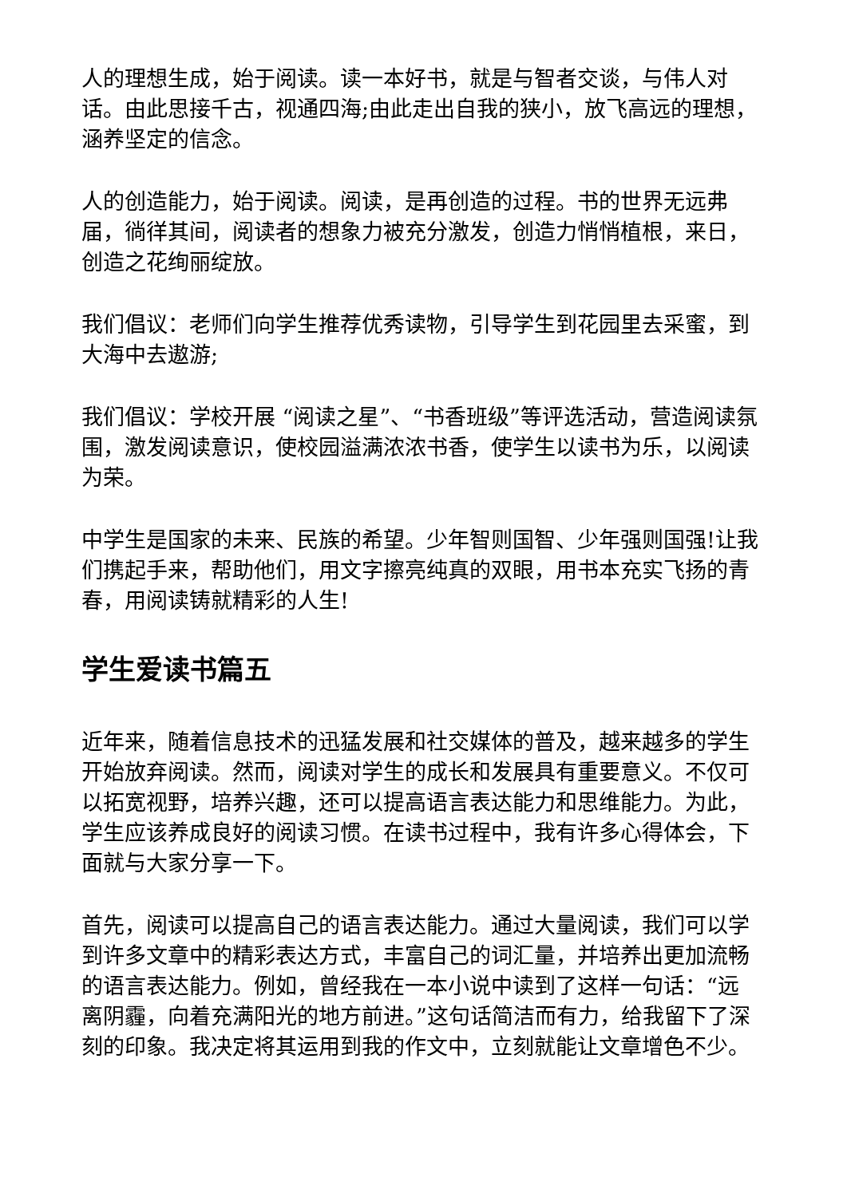人的理想生成，始于阅读。读一本好书，就是与智者交谈，与伟人对话。由此思接千古，视通四海;由此走出自我的狭小，放飞高远的理想，涵养坚定的信念。
人的创造能力，始于阅读。阅读，是再创造的过程。书的世界无远弗届，徜徉其间，阅读者的想象力被充分激发，创造力悄悄植根，来日，创造之花绚丽绽放。
我们倡议：老师们向学生推荐优秀读物，引导学生到花园里去采蜜，到大海中去遨游;
我们倡议：学校开展 “阅读之星”、“书香班级”等评选活动，营造阅读氛围，激发阅读意识，使校园溢满浓浓书香，使学生以读书为乐，以阅读为荣。
中学生是国家的未来、民族的希望。少年智则国智、少年强则国强!让我们携起手来，帮助他们，用文字擦亮纯真的双眼，用书本充实飞扬的青春，用阅读铸就精彩的人生!
学生爱读书篇五
近年来，随着信息技术的迅猛发展和社交媒体的普及，越来越多的学生开始放弃阅读。然而，阅读对学生的成长和发展具有重要意义。不仅可以拓宽视野，培养兴趣，还可以提高语言表达能力和思维能力。为此，学生应该养成良好的阅读习惯。在读书过程中，我有许多心得体会，下面就与大家分享一下。
首先，阅读可以提高自己的语言表达能力。通过大量阅读，我们可以学到许多文章中的精彩表达方式，丰富自己的词汇量，并培养出更加流畅的语言表达能力。例如，曾经我在一本小说中读到了这样一句话：“远离阴霾，向着充满阳光的地方前进。”这句话简洁而有力，给我留下了深刻的印象。我决定将其运用到我的作文中，立刻就能让文章增色不少。